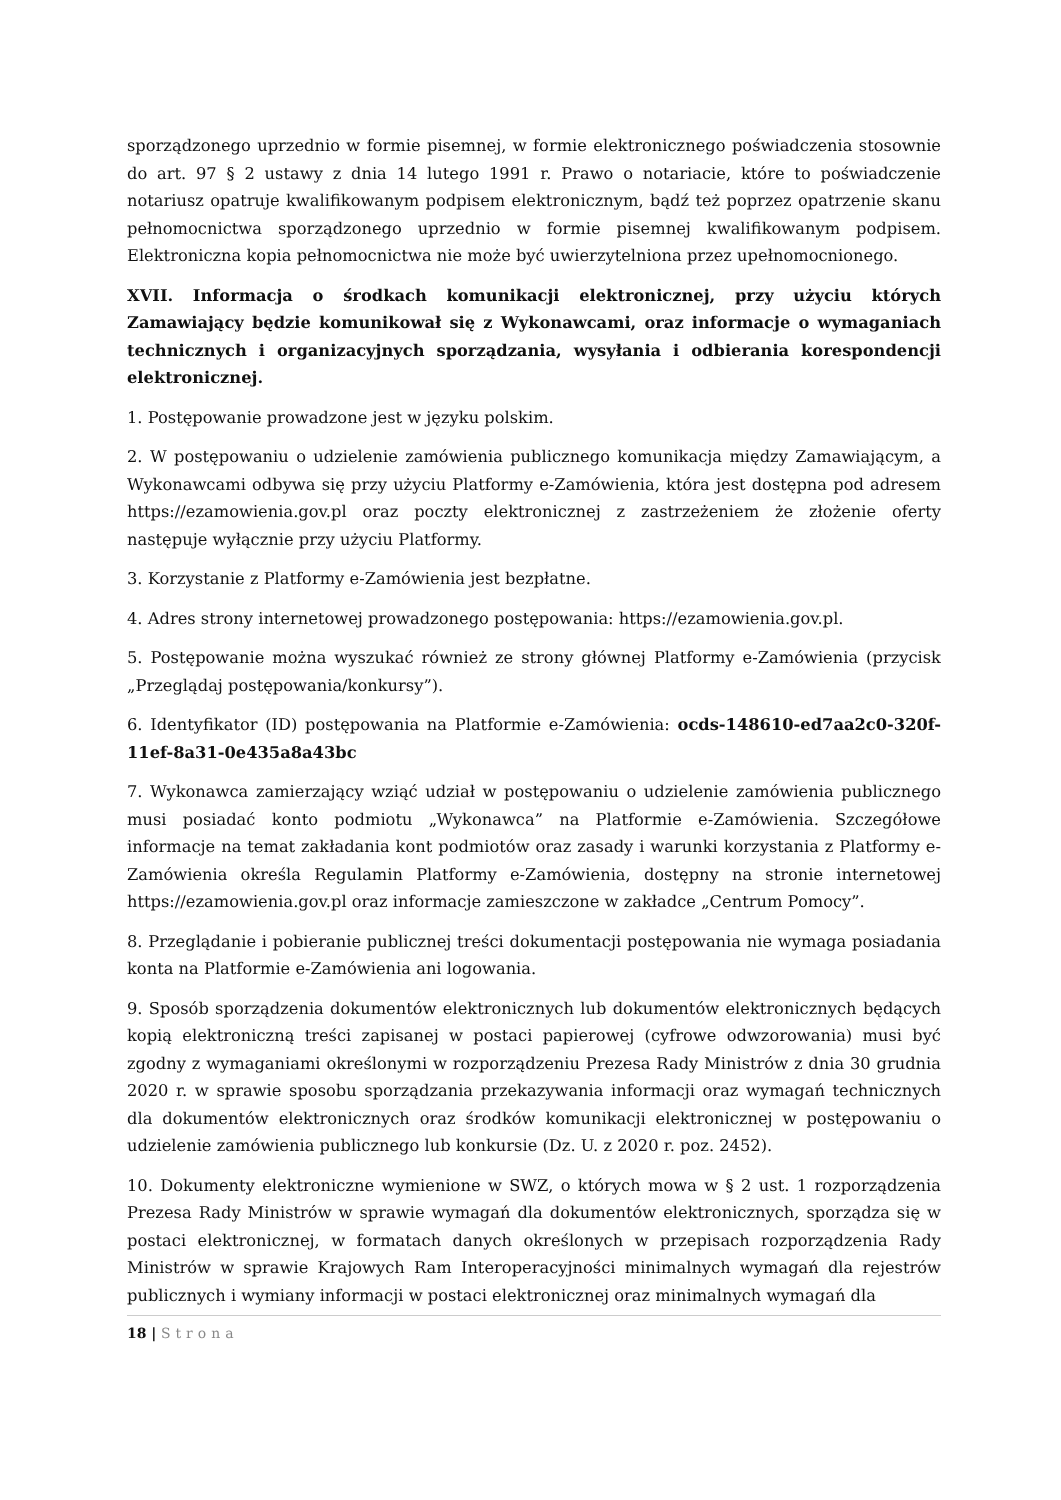sporządzonego uprzednio w formie pisemnej, w formie elektronicznego poświadczenia stosownie do art. 97 § 2 ustawy z dnia 14 lutego 1991 r. Prawo o notariacie, które to poświadczenie notariusz opatruje kwalifikowanym podpisem elektronicznym, bądź też poprzez opatrzenie skanu pełnomocnictwa sporządzonego uprzednio w formie pisemnej kwalifikowanym podpisem. Elektroniczna kopia pełnomocnictwa nie może być uwierzytelniona przez upełnomocnionego.
XVII. Informacja o środkach komunikacji elektronicznej, przy użyciu których Zamawiający będzie komunikował się z Wykonawcami, oraz informacje o wymaganiach technicznych i organizacyjnych sporządzania, wysyłania i odbierania korespondencji elektronicznej.
1. Postępowanie prowadzone jest w języku polskim.
2. W postępowaniu o udzielenie zamówienia publicznego komunikacja między Zamawiającym, a Wykonawcami odbywa się przy użyciu Platformy e-Zamówienia, która jest dostępna pod adresem https://ezamowienia.gov.pl oraz poczty elektronicznej z zastrzeżeniem że złożenie oferty następuje wyłącznie przy użyciu Platformy.
3. Korzystanie z Platformy e-Zamówienia jest bezpłatne.
4. Adres strony internetowej prowadzonego postępowania: https://ezamowienia.gov.pl.
5. Postępowanie można wyszukać również ze strony głównej Platformy e-Zamówienia (przycisk „Przeglądaj postępowania/konkursy”).
6. Identyfikator (ID) postępowania na Platformie e-Zamówienia: ocds-148610-ed7aa2c0-320f-11ef-8a31-0e435a8a43bc
7. Wykonawca zamierzający wziąć udział w postępowaniu o udzielenie zamówienia publicznego musi posiadać konto podmiotu „Wykonawca” na Platformie e-Zamówienia. Szczegółowe informacje na temat zakładania kont podmiotów oraz zasady i warunki korzystania z Platformy e-Zamówienia określa Regulamin Platformy e-Zamówienia, dostępny na stronie internetowej https://ezamowienia.gov.pl oraz informacje zamieszczone w zakładce „Centrum Pomocy”.
8. Przeglądanie i pobieranie publicznej treści dokumentacji postępowania nie wymaga posiadania konta na Platformie e-Zamówienia ani logowania.
9. Sposób sporządzenia dokumentów elektronicznych lub dokumentów elektronicznych będących kopią elektroniczną treści zapisanej w postaci papierowej (cyfrowe odwzorowania) musi być zgodny z wymaganiami określonymi w rozporządzeniu Prezesa Rady Ministrów z dnia 30 grudnia 2020 r. w sprawie sposobu sporządzania przekazywania informacji oraz wymagań technicznych dla dokumentów elektronicznych oraz środków komunikacji elektronicznej w postępowaniu o udzielenie zamówienia publicznego lub konkursie (Dz. U. z 2020 r. poz. 2452).
10. Dokumenty elektroniczne wymienione w SWZ, o których mowa w § 2 ust. 1 rozporządzenia Prezesa Rady Ministrów w sprawie wymagań dla dokumentów elektronicznych, sporządza się w postaci elektronicznej, w formatach danych określonych w przepisach rozporządzenia Rady Ministrów w sprawie Krajowych Ram Interoperacyjności minimalnych wymagań dla rejestrów publicznych i wymiany informacji w postaci elektronicznej oraz minimalnych wymagań dla
18 | Strona